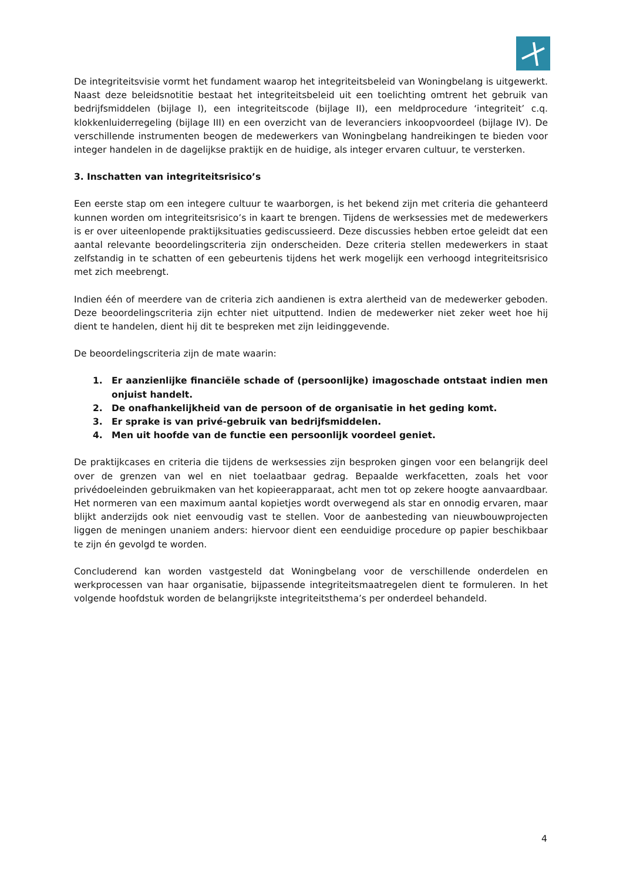De integriteitsvisie vormt het fundament waarop het integriteitsbeleid van Woningbelang is uitgewerkt. Naast deze beleidsnotitie bestaat het integriteitsbeleid uit een toelichting omtrent het gebruik van bedrijfsmiddelen (bijlage I), een integriteitscode (bijlage II), een meldprocedure ‘integriteit’ c.q. klokkenluiderregeling (bijlage III) en een overzicht van de leveranciers inkoopvoordeel (bijlage IV). De verschillende instrumenten beogen de medewerkers van Woningbelang handreikingen te bieden voor integer handelen in de dagelijkse praktijk en de huidige, als integer ervaren cultuur, te versterken.
3. Inschatten van integriteitsrisico’s
Een eerste stap om een integere cultuur te waarborgen, is het bekend zijn met criteria die gehanteerd kunnen worden om integriteitsrisico’s in kaart te brengen. Tijdens de werksessies met de medewerkers is er over uiteenlopende praktijksituaties gediscussieerd. Deze discussies hebben ertoe geleidt dat een aantal relevante beoordelingscriteria zijn onderscheiden. Deze criteria stellen medewerkers in staat zelfstandig in te schatten of een gebeurtenis tijdens het werk mogelijk een verhoogd integriteitsrisico met zich meebrengt.
Indien één of meerdere van de criteria zich aandienen is extra alertheid van de medewerker geboden. Deze beoordelingscriteria zijn echter niet uitputtend. Indien de medewerker niet zeker weet hoe hij dient te handelen, dient hij dit te bespreken met zijn leidinggevende.
De beoordelingscriteria zijn de mate waarin:
1. Er aanzienlijke financiële schade of (persoonlijke) imagoschade ontstaat indien men onjuist handelt.
2. De onafhankelijkheid van de persoon of de organisatie in het geding komt.
3. Er sprake is van privé-gebruik van bedrijfsmiddelen.
4. Men uit hoofde van de functie een persoonlijk voordeel geniet.
De praktijkcases en criteria die tijdens de werksessies zijn besproken gingen voor een belangrijk deel over de grenzen van wel en niet toelaatbaar gedrag. Bepaalde werkfacetten, zoals het voor privédoeleinden gebruikmaken van het kopieerapparaat, acht men tot op zekere hoogte aanvaardbaar. Het normeren van een maximum aantal kopietjes wordt overwegend als star en onnodig ervaren, maar blijkt anderzijds ook niet eenvoudig vast te stellen. Voor de aanbesteding van nieuwbouwprojecten liggen de meningen unaniem anders: hiervoor dient een eenduidige procedure op papier beschikbaar te zijn én gevolgd te worden.
Concluderend kan worden vastgesteld dat Woningbelang voor de verschillende onderdelen en werkprocessen van haar organisatie, bijpassende integriteitsmaatregelen dient te formuleren. In het volgende hoofdstuk worden de belangrijkste integriteitsthema’s per onderdeel behandeld.
4